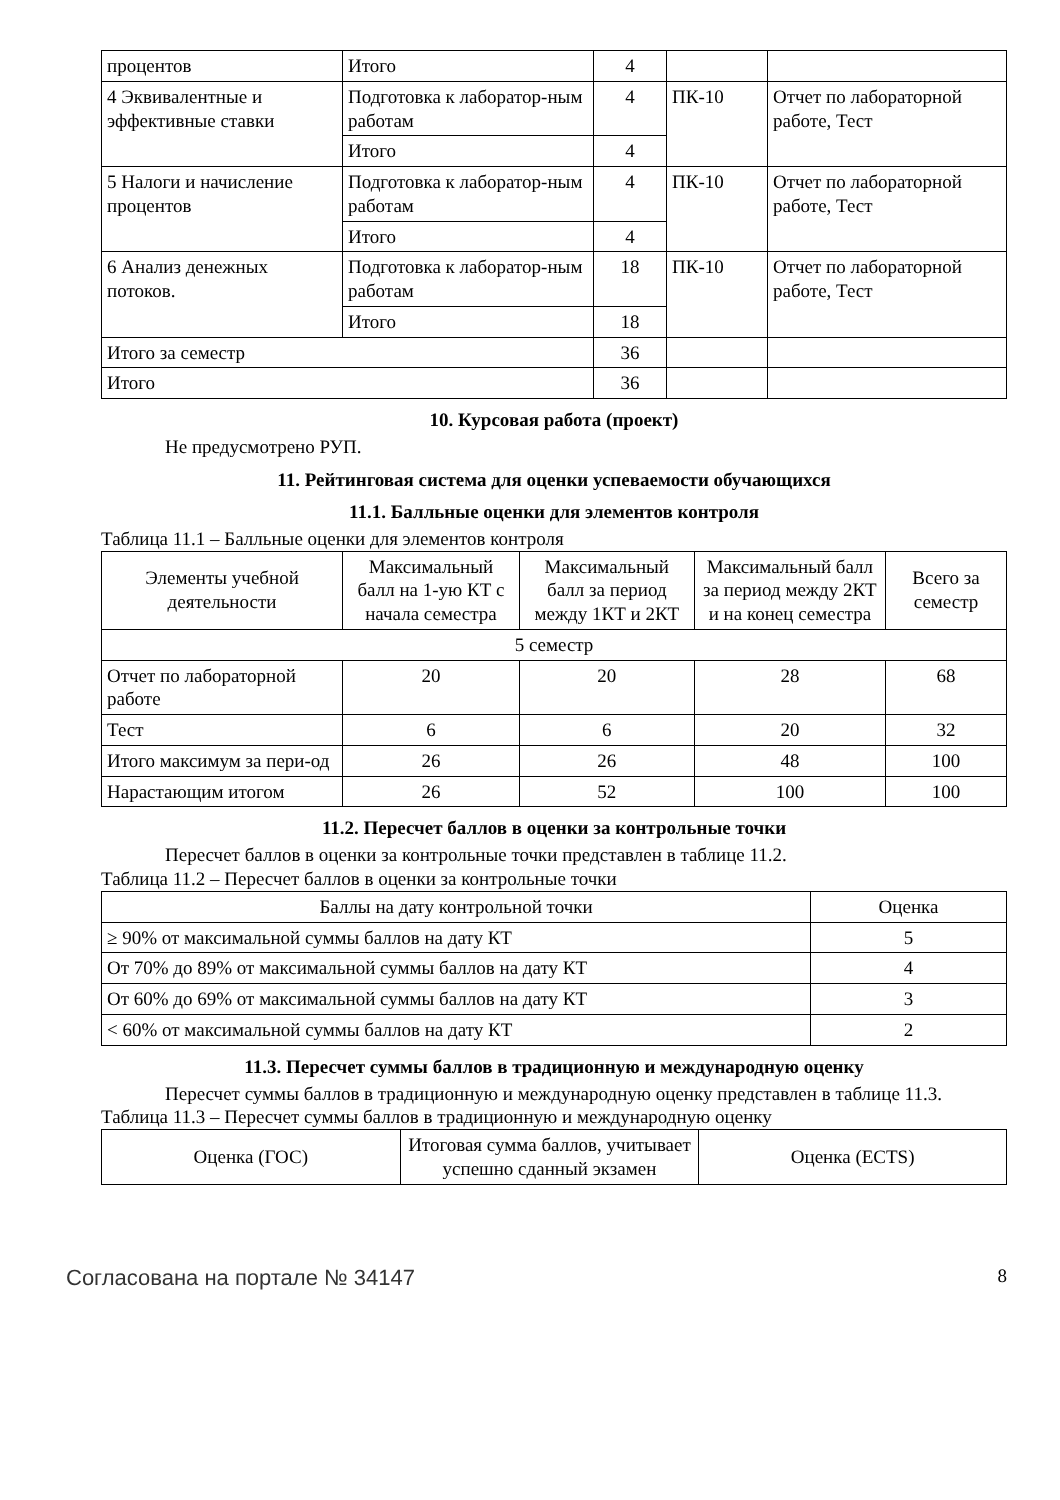| процентов | Итого | 4 | | |
| 4 Эквивалентные и эффективные ставки | Подготовка к лаборатор-ным работам | 4 | ПК-10 | Отчет по лабораторной работе, Тест |
| | Итого | 4 | | |
| 5 Налоги и начисление процентов | Подготовка к лаборатор-ным работам | 4 | ПК-10 | Отчет по лабораторной работе, Тест |
| | Итого | 4 | | |
| 6 Анализ денежных потоков. | Подготовка к лаборатор-ным работам | 18 | ПК-10 | Отчет по лабораторной работе, Тест |
| | Итого | 18 | | |
| Итого за семестр | | 36 | | |
| Итого | | 36 | | |
10. Курсовая работа (проект)
Не предусмотрено РУП.
11. Рейтинговая система для оценки успеваемости обучающихся
11.1. Балльные оценки для элементов контроля
Таблица 11.1 – Балльные оценки для элементов контроля
| Элементы учебной деятельности | Максимальный балл на 1-ую КТ с начала семестра | Максимальный балл за период между 1КТ и 2КТ | Максимальный балл за период между 2КТ и на конец семестра | Всего за семестр |
| --- | --- | --- | --- | --- |
| 5 семестр | | | | |
| Отчет по лабораторной работе | 20 | 20 | 28 | 68 |
| Тест | 6 | 6 | 20 | 32 |
| Итого максимум за пери-од | 26 | 26 | 48 | 100 |
| Нарастающим итогом | 26 | 52 | 100 | 100 |
11.2. Пересчет баллов в оценки за контрольные точки
Пересчет баллов в оценки за контрольные точки представлен в таблице 11.2.
Таблица 11.2 – Пересчет баллов в оценки за контрольные точки
| Баллы на дату контрольной точки | Оценка |
| --- | --- |
| ≥ 90% от максимальной суммы баллов на дату КТ | 5 |
| От 70% до 89% от максимальной суммы баллов на дату КТ | 4 |
| От 60% до 69% от максимальной суммы баллов на дату КТ | 3 |
| < 60% от максимальной суммы баллов на дату КТ | 2 |
11.3. Пересчет суммы баллов в традиционную и международную оценку
Пересчет суммы баллов в традиционную и международную оценку представлен в таблице 11.3.
Таблица 11.3 – Пересчет суммы баллов в традиционную и международную оценку
| Оценка (ГОС) | Итоговая сумма баллов, учитывает успешно сданный экзамен | Оценка (ECTS) |
| --- | --- | --- |
Согласована на портале № 34147 8